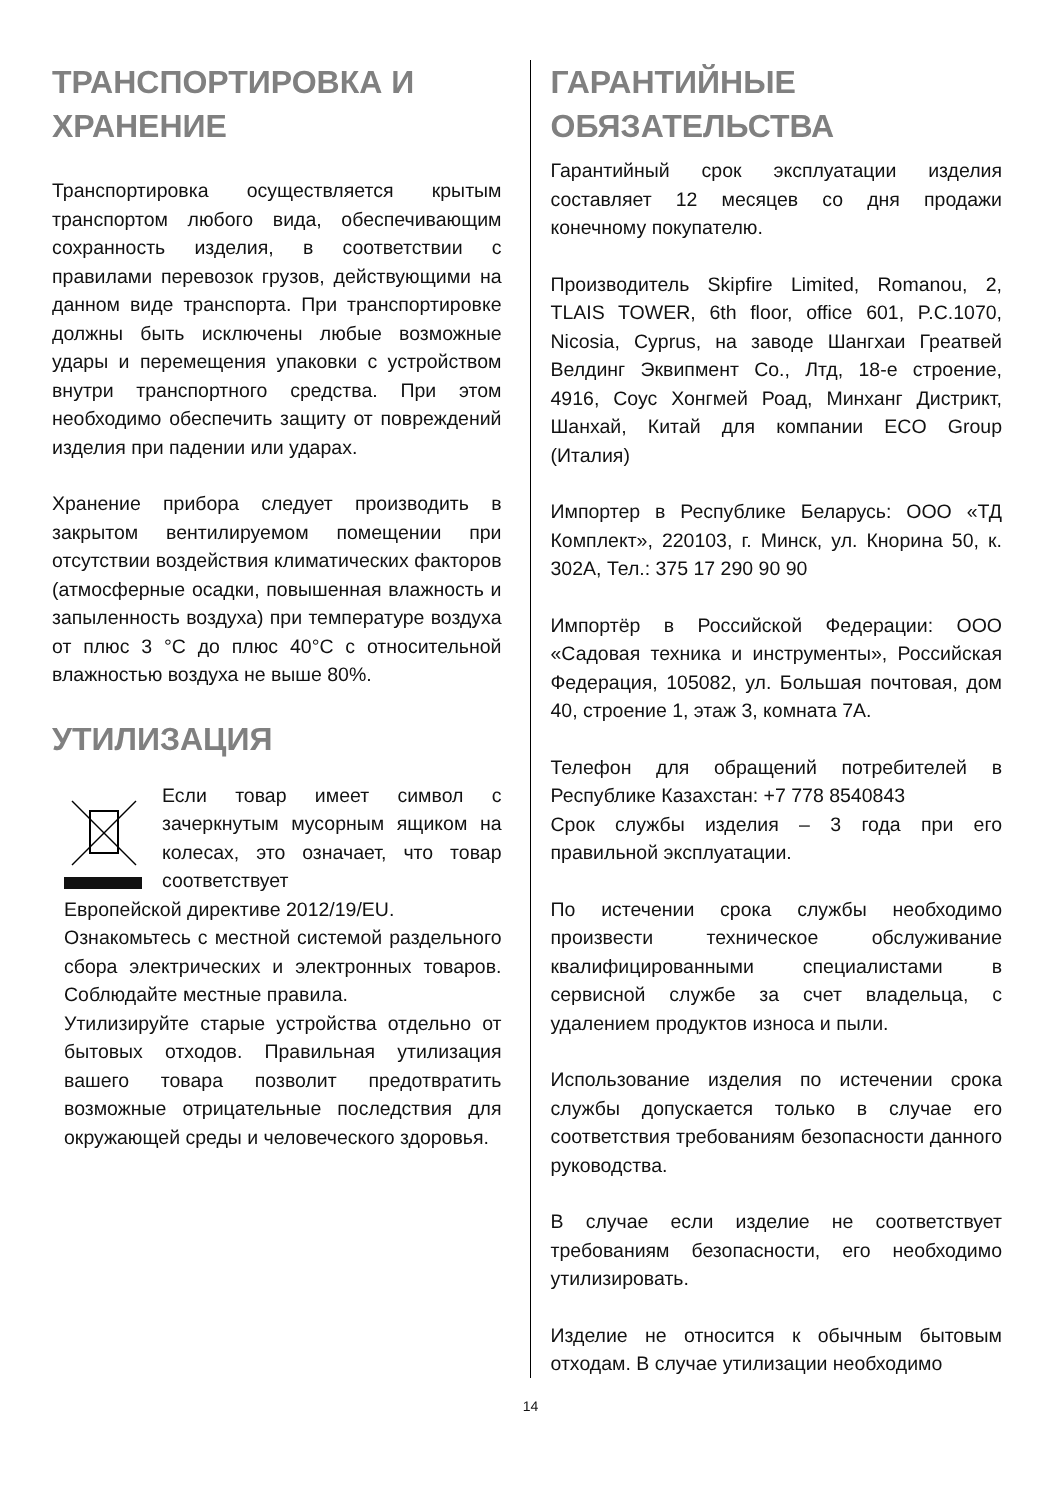ТРАНСПОРТИРОВКА И ХРАНЕНИЕ
Транспортировка осуществляется крытым транспортом любого вида, обеспечивающим сохранность изделия, в соответствии с правилами перевозок грузов, действующими на данном виде транспорта. При транспортировке должны быть исключены любые возможные удары и перемещения упаковки с устройством внутри транспортного средства. При этом необходимо обеспечить защиту от повреждений изделия при падении или ударах.
Хранение прибора следует производить в закрытом вентилируемом помещении при отсутствии воздействия климатических факторов (атмосферные осадки, повышенная влажность и запыленность воздуха) при температуре воздуха от плюс 3 °C до плюс 40°C с относительной влажностью воздуха не выше 80%.
УТИЛИЗАЦИЯ
Если товар имеет символ с зачеркнутым мусорным ящиком на колесах, это означает, что товар соответствует
Европейской директиве 2012/19/EU.
Ознакомьтесь с местной системой раздельного сбора электрических и электронных товаров. Соблюдайте местные правила.
Утилизируйте старые устройства отдельно от бытовых отходов. Правильная утилизация вашего товара позволит предотвратить возможные отрицательные последствия для окружающей среды и человеческого здоровья.
ГАРАНТИЙНЫЕ ОБЯЗАТЕЛЬСТВА
Гарантийный срок эксплуатации изделия составляет 12 месяцев со дня продажи конечному покупателю.
Производитель Skipfire Limited, Romanou, 2, TLAIS TOWER, 6th floor, office 601, P.C.1070, Nicosia, Cyprus, на заводе Шангхаи Греатвей Велдинг Эквипмент Co., Лтд, 18-е строение, 4916, Соус Хонгмей Роад, Минханг Дистрикт, Шанхай, Китай для компании ECO Group (Италия)
Импортер в Республике Беларусь: ООО «ТД Комплект», 220103, г. Минск, ул. Кнорина 50, к. 302А, Тел.: 375 17 290 90 90
Импортёр в Российской Федерации: ООО «Садовая техника и инструменты», Российская Федерация, 105082, ул. Большая почтовая, дом 40, строение 1, этаж 3, комната 7А.
Телефон для обращений потребителей в Республике Казахстан: +7 778 8540843
Срок службы изделия – 3 года при его правильной эксплуатации.
По истечении срока службы необходимо произвести техническое обслуживание квалифицированными специалистами в сервисной службе за счет владельца, с удалением продуктов износа и пыли.
Использование изделия по истечении срока службы допускается только в случае его соответствия требованиям безопасности данного руководства.
В случае если изделие не соответствует требованиям безопасности, его необходимо утилизировать.
Изделие не относится к обычным бытовым отходам. В случае утилизации необходимо
14